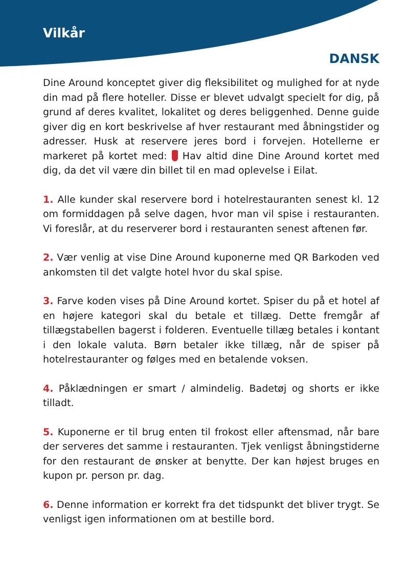Vilkår
DANSK
Dine Around konceptet giver dig fleksibilitet og mulighed for at nyde din mad på flere hoteller. Disse er blevet udvalgt specielt for dig, på grund af deres kvalitet, lokalitet og deres beliggenhed. Denne guide giver dig en kort beskrivelse af hver restaurant med åbningstider og adresser. Husk at reservere jeres bord i forvejen. Hotellerne er markeret på kortet med: Hav altid dine Dine Around kortet med dig, da det vil være din billet til en mad oplevelse i Eilat.
1. Alle kunder skal reservere bord i hotelrestauranten senest kl. 12 om formiddagen på selve dagen, hvor man vil spise i restauranten. Vi foreslår, at du reserverer bord i restauranten senest aftenen før.
2. Vær venlig at vise Dine Around kuponerne med QR Barkoden ved ankomsten til det valgte hotel hvor du skal spise.
3. Farve koden vises på Dine Around kortet. Spiser du på et hotel af en højere kategori skal du betale et tillæg. Dette fremgår af tillægstabellen bagerst i folderen. Eventuelle tillæg betales i kontant i den lokale valuta. Børn betaler ikke tillæg, når de spiser på hotelrestauranter og følges med en betalende voksen.
4. Påklædningen er smart / almindelig. Badetøj og shorts er ikke tilladt.
5. Kuponerne er til brug enten til frokost eller aftensmad, når bare der serveres det samme i restauranten. Tjek venligst åbningstiderne for den restaurant de ønsker at benytte. Der kan højest bruges en kupon pr. person pr. dag.
6. Denne information er korrekt fra det tidspunkt det bliver trygt. Se venligst igen informationen om at bestille bord.